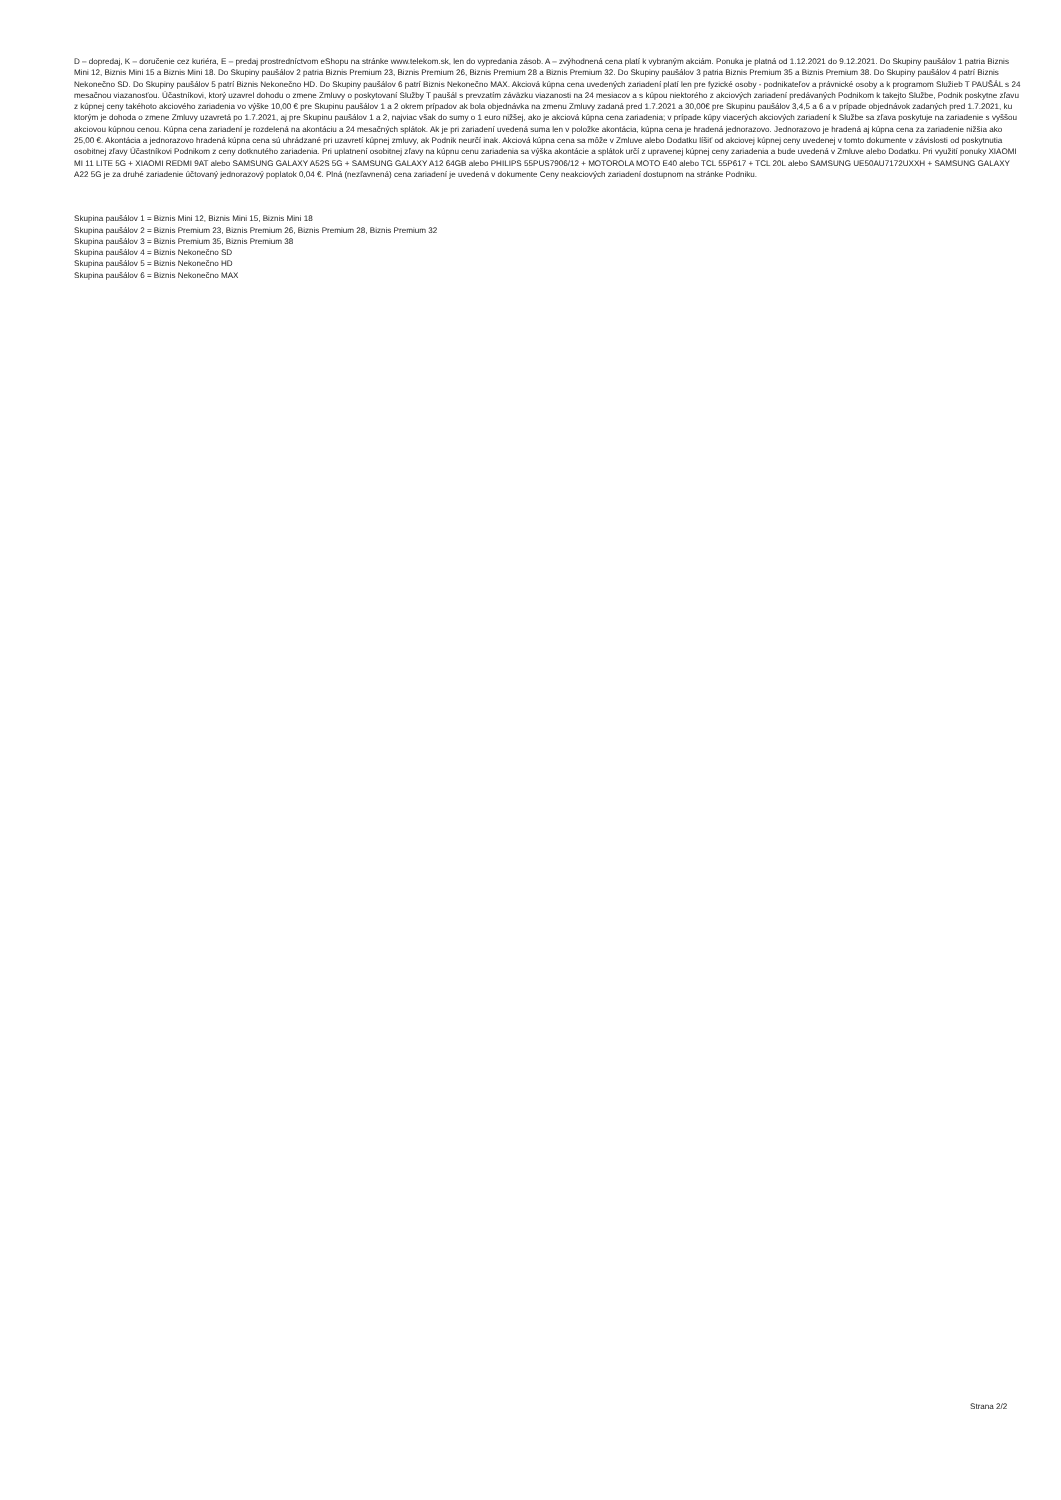D – dopredaj, K – doručenie cez kuriéra, E – predaj prostredníctvom eShopu na stránke www.telekom.sk, len do vypredania zásob. A – zvýhodnená cena platí k vybraným akciám. Ponuka je platná od 1.12.2021 do 9.12.2021. Do Skupiny paušálov 1 patria Biznis Mini 12, Biznis Mini 15 a Biznis Mini 18. Do Skupiny paušálov 2 patria Biznis Premium 23, Biznis Premium 26, Biznis Premium 28 a Biznis Premium 32. Do Skupiny paušálov 3 patria Biznis Premium 35 a Biznis Premium 38. Do Skupiny paušálov 4 patrí Biznis Nekonečno SD. Do Skupiny paušálov 5 patrí Biznis Nekonečno HD. Do Skupiny paušálov 6 patrí Biznis Nekonečno MAX. Akciová kúpna cena uvedených zariadení platí len pre fyzické osoby - podnikateľov a právnické osoby a k programom Služieb T PAUŠÁL s 24 mesačnou viazanosťou. Účastníkovi, ktorý uzavrel dohodu o zmene Zmluvy o poskytovaní Služby T paušál s prevzatím záväzku viazanosti na 24 mesiacov a s kúpou niektorého z akciových zariadení predávaných Podnikom k takejto Službe, Podnik poskytne zľavu z kúpnej ceny takéhoto akciového zariadenia vo výške 10,00 € pre Skupinu paušálov 1 a 2 okrem prípadov ak bola objednávka na zmenu Zmluvy zadaná pred 1.7.2021 a 30,00€ pre Skupinu paušálov 3,4,5 a 6 a v prípade objednávok zadaných pred 1.7.2021, ku ktorým je dohoda o zmene Zmluvy uzavretá po 1.7.2021, aj pre Skupinu paušálov 1 a 2, najviac však do sumy o 1 euro nižšej, ako je akciová kúpna cena zariadenia; v prípade kúpy viacerých akciových zariadení k Službe sa zľava poskytuje na zariadenie s vyššou akciovou kúpnou cenou. Kúpna cena zariadení je rozdelená na akontáciu a 24 mesačných splátok. Ak je pri zariadení uvedená suma len v položke akontácia, kúpna cena je hradená jednorazovo. Jednorazovo je hradená aj kúpna cena za zariadenie nižšia ako 25,00 €. Akontácia a jednorazovo hradená kúpna cena sú uhrádzané pri uzavretí kúpnej zmluvy, ak Podnik neurčí inak. Akciová kúpna cena sa môže v Zmluve alebo Dodatku líšiť od akciovej kúpnej ceny uvedenej v tomto dokumente v závislosti od poskytnutia osobitnej zľavy Účastníkovi Podnikom z ceny dotknutého zariadenia. Pri uplatnení osobitnej zľavy na kúpnu cenu zariadenia sa výška akontácie a splátok určí z upravenej kúpnej ceny zariadenia a bude uvedená v Zmluve alebo Dodatku. Pri využití ponuky XIAOMI MI 11 LITE 5G + XIAOMI REDMI 9AT alebo SAMSUNG GALAXY A52S 5G + SAMSUNG GALAXY A12 64GB alebo PHILIPS 55PUS7906/12 + MOTOROLA MOTO E40 alebo TCL 55P617 + TCL 20L alebo SAMSUNG UE50AU7172UXXH + SAMSUNG GALAXY A22 5G je za druhé zariadenie účtovaný jednorazový poplatok 0,04 €. Plná (nezľavnená) cena zariadení je uvedená v dokumente Ceny neakciových zariadení dostupnom na stránke Podniku.
Skupina paušálov 1 = Biznis Mini 12, Biznis Mini 15, Biznis Mini 18
Skupina paušálov 2 = Biznis Premium 23, Biznis Premium 26, Biznis Premium 28, Biznis Premium 32
Skupina paušálov 3 = Biznis Premium 35, Biznis Premium 38
Skupina paušálov 4 = Biznis Nekonečno SD
Skupina paušálov 5 = Biznis Nekonečno HD
Skupina paušálov 6 = Biznis Nekonečno MAX
Strana 2/2